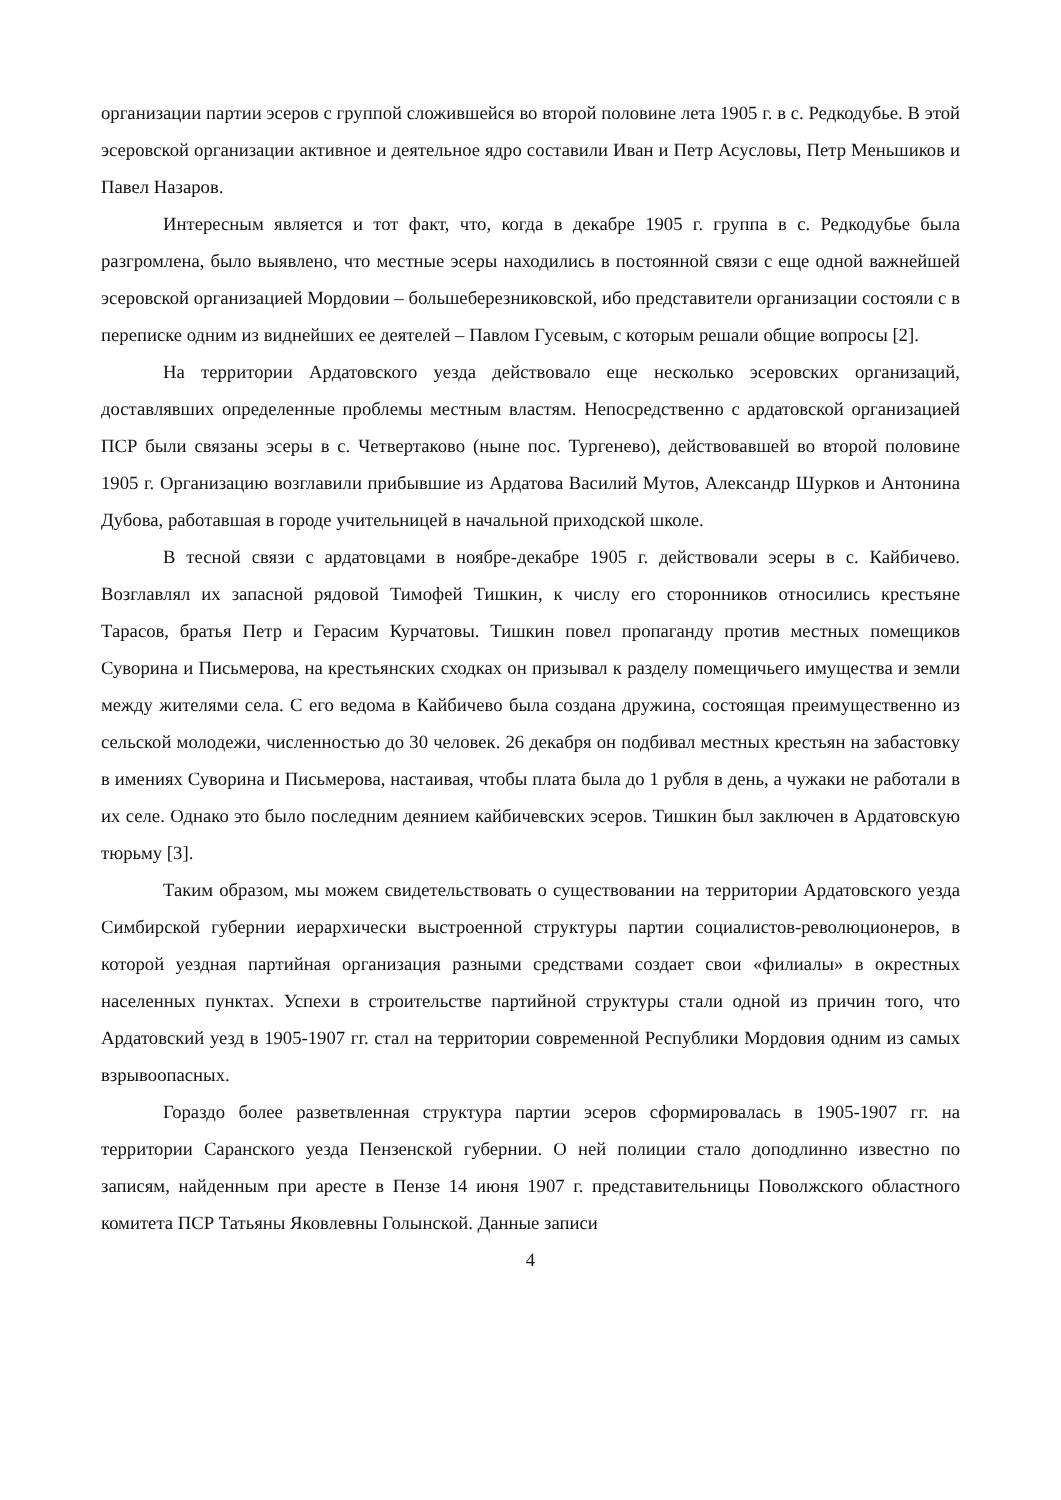организации партии эсеров с группой сложившейся во второй половине лета 1905 г. в с. Редкодубье. В этой эсеровской организации активное и деятельное ядро составили Иван и Петр Асусловы, Петр Меньшиков и Павел Назаров.
Интересным является и тот факт, что, когда в декабре 1905 г. группа в с. Редкодубье была разгромлена, было выявлено, что местные эсеры находились в постоянной связи с еще одной важнейшей эсеровской организацией Мордовии – большеберезниковской, ибо представители организации состояли с в переписке одним из виднейших ее деятелей – Павлом Гусевым, с которым решали общие вопросы [2].
На территории Ардатовского уезда действовало еще несколько эсеровских организаций, доставлявших определенные проблемы местным властям. Непосредственно с ардатовской организацией ПСР были связаны эсеры в с. Четвертаково (ныне пос. Тургенево), действовавшей во второй половине 1905 г. Организацию возглавили прибывшие из Ардатова Василий Мутов, Александр Шурков и Антонина Дубова, работавшая в городе учительницей в начальной приходской школе.
В тесной связи с ардатовцами в ноябре-декабре 1905 г. действовали эсеры в с. Кайбичево. Возглавлял их запасной рядовой Тимофей Тишкин, к числу его сторонников относились крестьяне Тарасов, братья Петр и Герасим Курчатовы. Тишкин повел пропаганду против местных помещиков Суворина и Письмерова, на крестьянских сходках он призывал к разделу помещичьего имущества и земли между жителями села. С его ведома в Кайбичево была создана дружина, состоящая преимущественно из сельской молодежи, численностью до 30 человек. 26 декабря он подбивал местных крестьян на забастовку в имениях Суворина и Письмерова, настаивая, чтобы плата была до 1 рубля в день, а чужаки не работали в их селе. Однако это было последним деянием кайбичевских эсеров. Тишкин был заключен в Ардатовскую тюрьму [3].
Таким образом, мы можем свидетельствовать о существовании на территории Ардатовского уезда Симбирской губернии иерархически выстроенной структуры партии социалистов-революционеров, в которой уездная партийная организация разными средствами создает свои «филиалы» в окрестных населенных пунктах. Успехи в строительстве партийной структуры стали одной из причин того, что Ардатовский уезд в 1905-1907 гг. стал на территории современной Республики Мордовия одним из самых взрывоопасных.
Гораздо более разветвленная структура партии эсеров сформировалась в 1905-1907 гг. на территории Саранского уезда Пензенской губернии. О ней полиции стало доподлинно известно по записям, найденным при аресте в Пензе 14 июня 1907 г. представительницы Поволжского областного комитета ПСР Татьяны Яковлевны Голынской. Данные записи
4